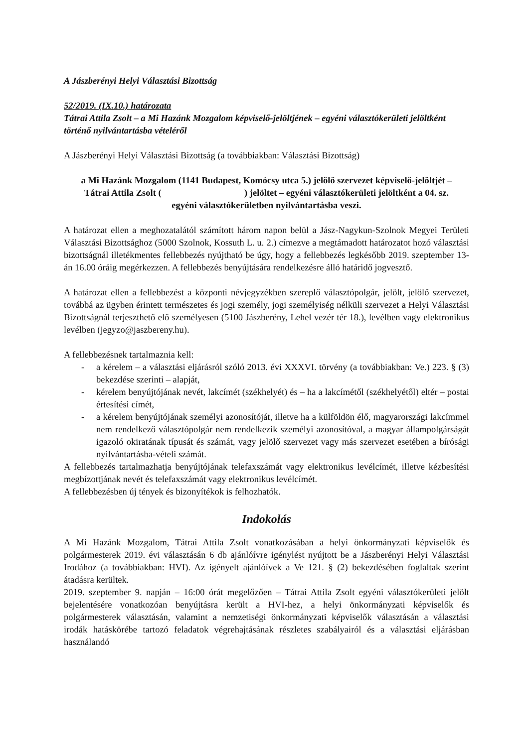A Jászberényi Helyi Választási Bizottság
52/2019. (IX.10.) határozata
Tátrai Attila Zsolt – a Mi Hazánk Mozgalom képviselő-jelöltjének – egyéni választókerületi jelöltként történő nyilvántartásba vételéről
A Jászberényi Helyi Választási Bizottság (a továbbiakban: Választási Bizottság)
a Mi Hazánk Mozgalom (1141 Budapest, Komócsy utca 5.) jelölő szervezet képviselő-jelöltjét – Tátrai Attila Zsolt ( ) jelöltet – egyéni választókerületi jelöltként a 04. sz. egyéni választókerületben nyilvántartásba veszi.
A határozat ellen a meghozatalától számított három napon belül a Jász-Nagykun-Szolnok Megyei Területi Választási Bizottsághoz (5000 Szolnok, Kossuth L. u. 2.) címezve a megtámadott határozatot hozó választási bizottságnál illetékmentes fellebbezés nyújtható be úgy, hogy a fellebbezés legkésőbb 2019. szeptember 13-án 16.00 óráig megérkezzen. A fellebbezés benyújtására rendelkezésre álló határidő jogvesztő.
A határozat ellen a fellebbezést a központi névjegyzékben szereplő választópolgár, jelölt, jelölő szervezet, továbbá az ügyben érintett természetes és jogi személy, jogi személyiség nélküli szervezet a Helyi Választási Bizottságnál terjeszthető elő személyesen (5100 Jászberény, Lehel vezér tér 18.), levélben vagy elektronikus levélben (jegyzo@jaszbereny.hu).
A fellebbezésnek tartalmaznia kell:
- a kérelem – a választási eljárásról szóló 2013. évi XXXVI. törvény (a továbbiakban: Ve.) 223. § (3) bekezdése szerinti – alapját,
- kérelem benyújtójának nevét, lakcímét (székhelyét) és – ha a lakcímétől (székhelyétől) eltér – postai értesítési címét,
- a kérelem benyújtójának személyi azonosítóját, illetve ha a külföldön élő, magyarországi lakcímmel nem rendelkező választópolgár nem rendelkezik személyi azonosítóval, a magyar állampolgárságát igazoló okiratának típusát és számát, vagy jelölő szervezet vagy más szervezet esetében a bírósági nyilvántartásba-vételi számát.
A fellebbezés tartalmazhatja benyújtójának telefaxszámát vagy elektronikus levélcímét, illetve kézbesítési megbízottjának nevét és telefaxszámát vagy elektronikus levélcímét.
A fellebbezésben új tények és bizonyítékok is felhozhatók.
Indokolás
A Mi Hazánk Mozgalom, Tátrai Attila Zsolt vonatkozásában a helyi önkormányzati képviselők és polgármesterek 2019. évi választásán 6 db ajánlóívre igénylést nyújtott be a Jászberényi Helyi Választási Irodához (a továbbiakban: HVI). Az igényelt ajánlóívek a Ve 121. § (2) bekezdésében foglaltak szerint átadásra kerültek.
2019. szeptember 9. napján – 16:00 órát megelőzően – Tátrai Attila Zsolt egyéni választókerületi jelölt bejelentésére vonatkozóan benyújtásra került a HVI-hez, a helyi önkormányzati képviselők és polgármesterek választásán, valamint a nemzetiségi önkormányzati képviselők választásán a választási irodák hatáskörébe tartozó feladatok végrehajtásának részletes szabályairól és a választási eljárásban használandó